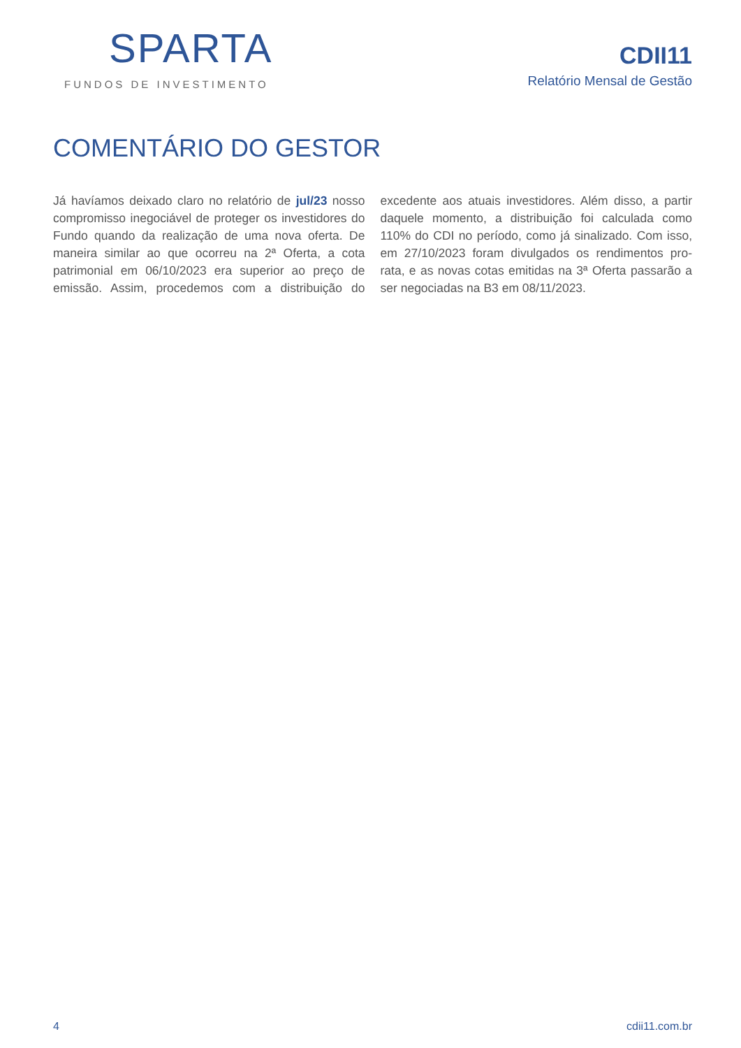SPARTA
FUNDOS DE INVESTIMENTO
CDII11
Relatório Mensal de Gestão
COMENTÁRIO DO GESTOR
Já havíamos deixado claro no relatório de jul/23 nosso compromisso inegociável de proteger os investidores do Fundo quando da realização de uma nova oferta. De maneira similar ao que ocorreu na 2ª Oferta, a cota patrimonial em 06/10/2023 era superior ao preço de emissão. Assim, procedemos com a distribuição do excedente aos atuais investidores. Além disso, a partir daquele momento, a distribuição foi calculada como 110% do CDI no período, como já sinalizado. Com isso, em 27/10/2023 foram divulgados os rendimentos pro-rata, e as novas cotas emitidas na 3ª Oferta passarão a ser negociadas na B3 em 08/11/2023.
4 cdii11.com.br